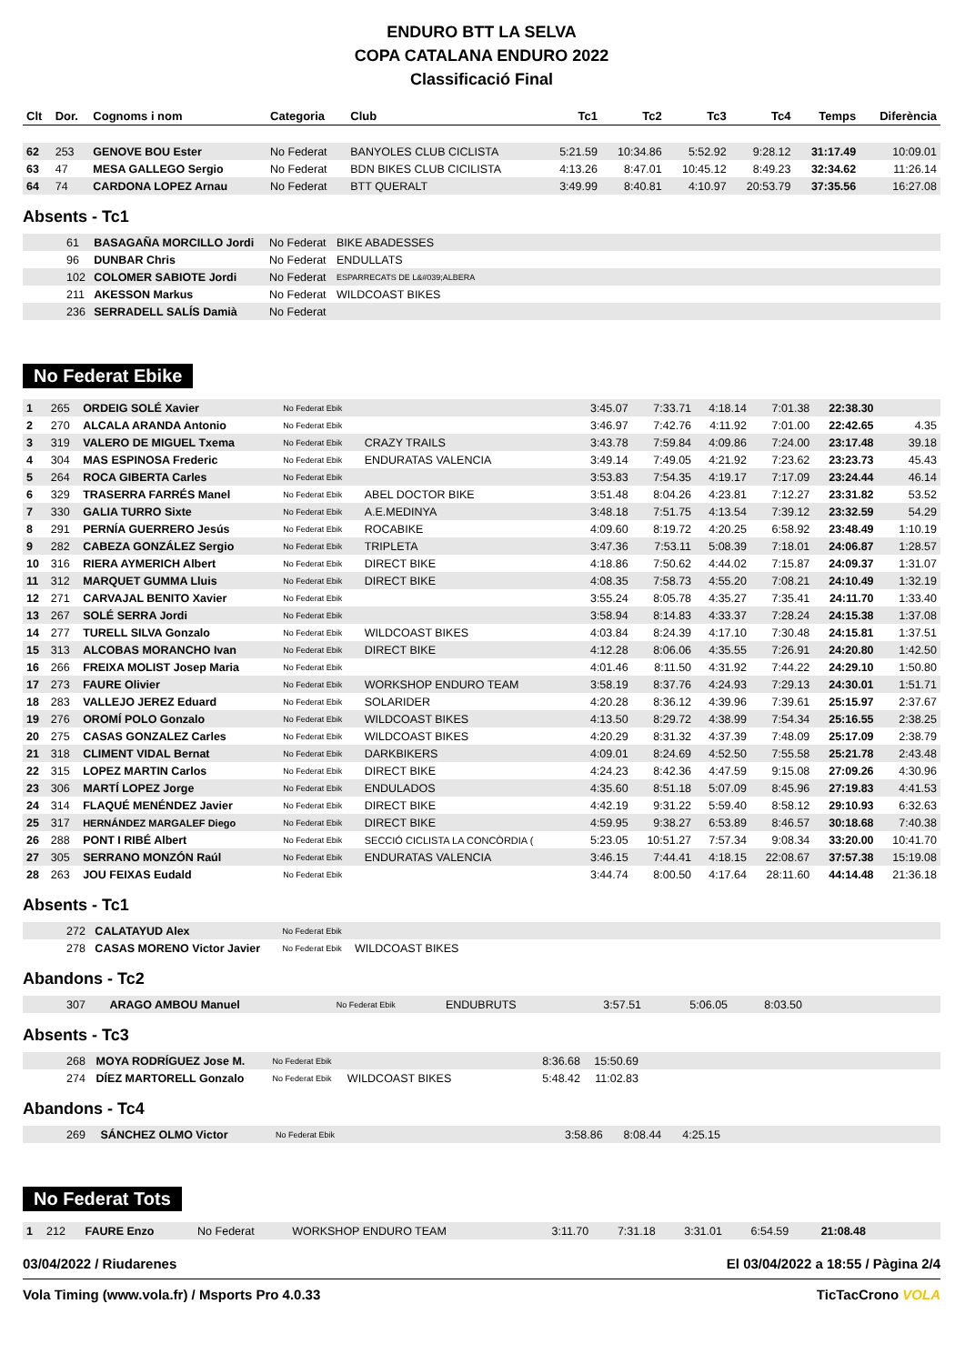ENDURO BTT LA SELVA
COPA CATALANA ENDURO 2022
Classificació Final
| Clt | Dor. | Cognoms i nom | Categoria | Club | Tc1 | Tc2 | Tc3 | Tc4 | Temps | Diferència |
| --- | --- | --- | --- | --- | --- | --- | --- | --- | --- | --- |
| 62 | 253 | GENOVE BOU Ester | No Federat | BANYOLES CLUB CICLISTA | 5:21.59 | 10:34.86 | 5:52.92 | 9:28.12 | 31:17.49 | 10:09.01 |
| 63 | 47 | MESA GALLEGO Sergio | No Federat | BDN BIKES CLUB CICILISTA | 4:13.26 | 8:47.01 | 10:45.12 | 8:49.23 | 32:34.62 | 11:26.14 |
| 64 | 74 | CARDONA LOPEZ Arnau | No Federat | BTT QUERALT | 3:49.99 | 8:40.81 | 4:10.97 | 20:53.79 | 37:35.56 | 16:27.08 |
Absents - Tc1
| | 61 | BASAGAÑA MORCILLO Jordi | No Federat | BIKE ABADESSES |
| | 96 | DUNBAR Chris | No Federat | ENDULLATS |
| | 102 | COLOMER SABIOTE Jordi | No Federat | ESPARRECATS DE L&#039;ALBERA |
| | 211 | AKESSON Markus | No Federat | WILDCOAST BIKES |
| | 236 | SERRADELL SALÍS Damià | No Federat | |
No Federat Ebike
| 1 | 265 | ORDEIG SOLÉ Xavier | No Federat Ebik | | 3:45.07 | 7:33.71 | 4:18.14 | 7:01.38 | 22:38.30 | |
| 2 | 270 | ALCALA ARANDA Antonio | No Federat Ebik | | 3:46.97 | 7:42.76 | 4:11.92 | 7:01.00 | 22:42.65 | 4.35 |
| 3 | 319 | VALERO DE MIGUEL Txema | No Federat Ebik | CRAZY TRAILS | 3:43.78 | 7:59.84 | 4:09.86 | 7:24.00 | 23:17.48 | 39.18 |
| 4 | 304 | MAS ESPINOSA Frederic | No Federat Ebik | ENDURATAS VALENCIA | 3:49.14 | 7:49.05 | 4:21.92 | 7:23.62 | 23:23.73 | 45.43 |
| 5 | 264 | ROCA GIBERTA Carles | No Federat Ebik | | 3:53.83 | 7:54.35 | 4:19.17 | 7:17.09 | 23:24.44 | 46.14 |
| 6 | 329 | TRASERRA FARRÉS Manel | No Federat Ebik | ABEL DOCTOR BIKE | 3:51.48 | 8:04.26 | 4:23.81 | 7:12.27 | 23:31.82 | 53.52 |
| 7 | 330 | GALIA TURRO Sixte | No Federat Ebik | A.E.MEDINYA | 3:48.18 | 7:51.75 | 4:13.54 | 7:39.12 | 23:32.59 | 54.29 |
| 8 | 291 | PERNÍA GUERRERO Jesús | No Federat Ebik | ROCABIKE | 4:09.60 | 8:19.72 | 4:20.25 | 6:58.92 | 23:48.49 | 1:10.19 |
| 9 | 282 | CABEZA GONZÁLEZ Sergio | No Federat Ebik | TRIPLETA | 3:47.36 | 7:53.11 | 5:08.39 | 7:18.01 | 24:06.87 | 1:28.57 |
| 10 | 316 | RIERA AYMERICH Albert | No Federat Ebik | DIRECT BIKE | 4:18.86 | 7:50.62 | 4:44.02 | 7:15.87 | 24:09.37 | 1:31.07 |
| 11 | 312 | MARQUET GUMMA Lluis | No Federat Ebik | DIRECT BIKE | 4:08.35 | 7:58.73 | 4:55.20 | 7:08.21 | 24:10.49 | 1:32.19 |
| 12 | 271 | CARVAJAL BENITO Xavier | No Federat Ebik | | 3:55.24 | 8:05.78 | 4:35.27 | 7:35.41 | 24:11.70 | 1:33.40 |
| 13 | 267 | SOLÉ SERRA Jordi | No Federat Ebik | | 3:58.94 | 8:14.83 | 4:33.37 | 7:28.24 | 24:15.38 | 1:37.08 |
| 14 | 277 | TURELL SILVA Gonzalo | No Federat Ebik | WILDCOAST BIKES | 4:03.84 | 8:24.39 | 4:17.10 | 7:30.48 | 24:15.81 | 1:37.51 |
| 15 | 313 | ALCOBAS MORANCHO Ivan | No Federat Ebik | DIRECT BIKE | 4:12.28 | 8:06.06 | 4:35.55 | 7:26.91 | 24:20.80 | 1:42.50 |
| 16 | 266 | FREIXA MOLIST Josep Maria | No Federat Ebik | | 4:01.46 | 8:11.50 | 4:31.92 | 7:44.22 | 24:29.10 | 1:50.80 |
| 17 | 273 | FAURE Olivier | No Federat Ebik | WORKSHOP ENDURO TEAM | 3:58.19 | 8:37.76 | 4:24.93 | 7:29.13 | 24:30.01 | 1:51.71 |
| 18 | 283 | VALLEJO JEREZ Eduard | No Federat Ebik | SOLARIDER | 4:20.28 | 8:36.12 | 4:39.96 | 7:39.61 | 25:15.97 | 2:37.67 |
| 19 | 276 | OROMÍ POLO Gonzalo | No Federat Ebik | WILDCOAST BIKES | 4:13.50 | 8:29.72 | 4:38.99 | 7:54.34 | 25:16.55 | 2:38.25 |
| 20 | 275 | CASAS GONZALEZ Carles | No Federat Ebik | WILDCOAST BIKES | 4:20.29 | 8:31.32 | 4:37.39 | 7:48.09 | 25:17.09 | 2:38.79 |
| 21 | 318 | CLIMENT VIDAL Bernat | No Federat Ebik | DARKBIKERS | 4:09.01 | 8:24.69 | 4:52.50 | 7:55.58 | 25:21.78 | 2:43.48 |
| 22 | 315 | LOPEZ MARTIN Carlos | No Federat Ebik | DIRECT BIKE | 4:24.23 | 8:42.36 | 4:47.59 | 9:15.08 | 27:09.26 | 4:30.96 |
| 23 | 306 | MARTÍ LOPEZ Jorge | No Federat Ebik | ENDULADOS | 4:35.60 | 8:51.18 | 5:07.09 | 8:45.96 | 27:19.83 | 4:41.53 |
| 24 | 314 | FLAQUÉ MENÉNDEZ Javier | No Federat Ebik | DIRECT BIKE | 4:42.19 | 9:31.22 | 5:59.40 | 8:58.12 | 29:10.93 | 6:32.63 |
| 25 | 317 | HERNÁNDEZ MARGALEF Diego | No Federat Ebik | DIRECT BIKE | 4:59.95 | 9:38.27 | 6:53.89 | 8:46.57 | 30:18.68 | 7:40.38 |
| 26 | 288 | PONT I RIBÉ Albert | No Federat Ebik | SECCIÓ CICLISTA LA CONCÒRDIA ( | 5:23.05 | 10:51.27 | 7:57.34 | 9:08.34 | 33:20.00 | 10:41.70 |
| 27 | 305 | SERRANO MONZÓN Raúl | No Federat Ebik | ENDURATAS VALENCIA | 3:46.15 | 7:44.41 | 4:18.15 | 22:08.67 | 37:57.38 | 15:19.08 |
| 28 | 263 | JOU FEIXAS Eudald | No Federat Ebik | | 3:44.74 | 8:00.50 | 4:17.64 | 28:11.60 | 44:14.48 | 21:36.18 |
Absents - Tc1
| | 272 | CALATAYUD Alex | No Federat Ebik | |
| | 278 | CASAS MORENO Victor Javier | No Federat Ebik | WILDCOAST BIKES |
Abandons - Tc2
| | 307 | ARAGO AMBOU Manuel | No Federat Ebik | ENDUBRUTS | 3:57.51 | | 5:06.05 | 8:03.50 | |
Absents - Tc3
| | 268 | MOYA RODRÍGUEZ Jose M. | No Federat Ebik | | 8:36.68 | 15:50.69 | |
| | 274 | DÍEZ MARTORELL Gonzalo | No Federat Ebik | WILDCOAST BIKES | 5:48.42 | 11:02.83 | |
Abandons - Tc4
| | 269 | SÁNCHEZ OLMO Victor | No Federat Ebik | | 3:58.86 | 8:08.44 | 4:25.15 | |
No Federat Tots
| 1 | 212 | FAURE Enzo | No Federat | WORKSHOP ENDURO TEAM | 3:11.70 | 7:31.18 | 3:31.01 | 6:54.59 | 21:08.48 | |
03/04/2022 / Riudarenes El 03/04/2022 a 18:55 / Pàgina 2/4
Vola Timing (www.vola.fr) / Msports Pro 4.0.33 TicTacCrono VOLA